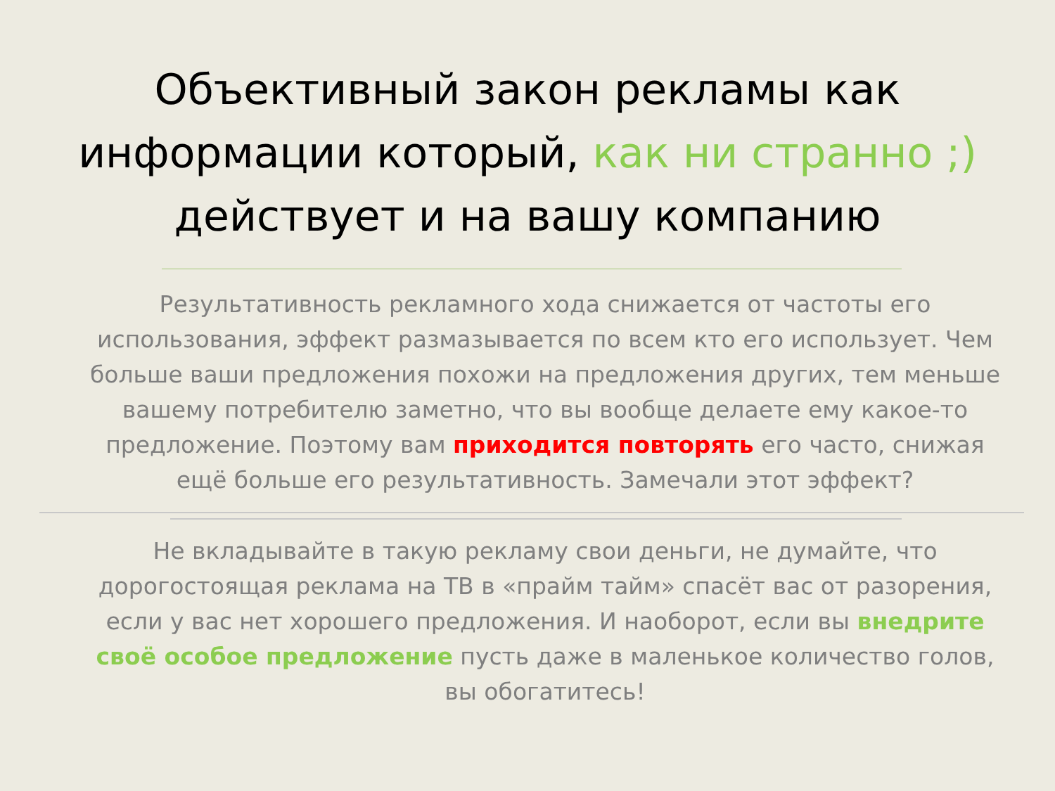Объективный закон рекламы как информации который, как ни странно ;) действует и на вашу компанию
Результативность рекламного хода снижается от частоты его использования, эффект размазывается по всем кто его использует. Чем больше ваши предложения похожи на предложения других, тем меньше вашему потребителю заметно, что вы вообще делаете ему какое-то предложение. Поэтому вам приходится повторять его часто, снижая ещё больше его результативность. Замечали этот эффект?
Не вкладывайте в такую рекламу свои деньги, не думайте, что дорогостоящая реклама на ТВ в «прайм тайм» спасёт вас от разорения, если у вас нет хорошего предложения. И наоборот, если вы внедрите своё особое предложение пусть даже в маленькое количество голов, вы обогатитесь!